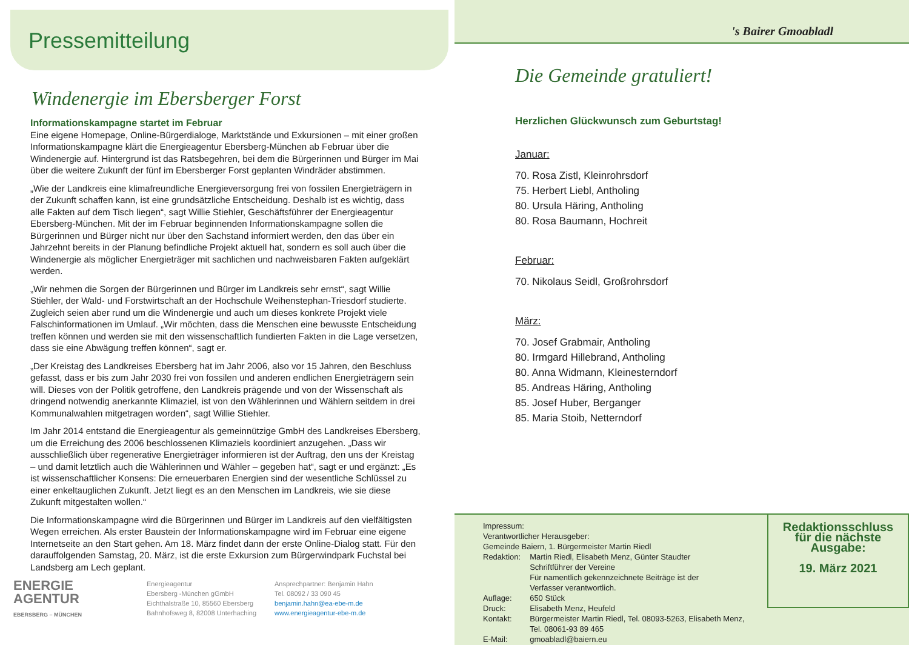Pressemitteilung
Windenergie im Ebersberger Forst
Informationskampagne startet im Februar
Eine eigene Homepage, Online-Bürgerdialoge, Marktstände und Exkursionen – mit einer großen Informationskampagne klärt die Energieagentur Ebersberg-München ab Februar über die Windenergie auf. Hintergrund ist das Ratsbegehren, bei dem die Bürgerinnen und Bürger im Mai über die weitere Zukunft der fünf im Ebersberger Forst geplanten Windräder abstimmen.
„Wie der Landkreis eine klimafreundliche Energieversorgung frei von fossilen Energieträgern in der Zukunft schaffen kann, ist eine grundsätzliche Entscheidung. Deshalb ist es wichtig, dass alle Fakten auf dem Tisch liegen“, sagt Willie Stiehler, Geschäftsführer der Energieagentur Ebersberg-München. Mit der im Februar beginnenden Informationskampagne sollen die Bürgerinnen und Bürger nicht nur über den Sachstand informiert werden, den das über ein Jahrzehnt bereits in der Planung befindliche Projekt aktuell hat, sondern es soll auch über die Windenergie als möglicher Energieträger mit sachlichen und nachweisbaren Fakten aufgeklärt werden.
„Wir nehmen die Sorgen der Bürgerinnen und Bürger im Landkreis sehr ernst“, sagt Willie Stiehler, der Wald- und Forstwirtschaft an der Hochschule Weihenstephan-Triesdorf studierte. Zugleich seien aber rund um die Windenergie und auch um dieses konkrete Projekt viele Falschinformationen im Umlauf. „Wir möchten, dass die Menschen eine bewusste Entscheidung treffen können und werden sie mit den wissenschaftlich fundierten Fakten in die Lage versetzen, dass sie eine Abwägung treffen können“, sagt er.
„Der Kreistag des Landkreises Ebersberg hat im Jahr 2006, also vor 15 Jahren, den Beschluss gefasst, dass er bis zum Jahr 2030 frei von fossilen und anderen endlichen Energieträgern sein will. Dieses von der Politik getroffene, den Landkreis prägende und von der Wissenschaft als dringend notwendig anerkannte Klimaziel, ist von den Wählerinnen und Wählern seitdem in drei Kommunalwahlen mitgetragen worden“, sagt Willie Stiehler.
Im Jahr 2014 entstand die Energieagentur als gemeinnützige GmbH des Landkreises Ebersberg, um die Erreichung des 2006 beschlossenen Klimaziels koordiniert anzugehen. „Dass wir ausschließlich über regenerative Energieträger informieren ist der Auftrag, den uns der Kreistag – und damit letztlich auch die Wählerinnen und Wähler – gegeben hat“, sagt er und ergänzt: „Es ist wissenschaftlicher Konsens: Die erneuerbaren Energien sind der wesentliche Schlüssel zu einer enkeltauglichen Zukunft. Jetzt liegt es an den Menschen im Landkreis, wie sie diese Zukunft mitgestalten wollen.“
Die Informationskampagne wird die Bürgerinnen und Bürger im Landkreis auf den vielfältigsten Wegen erreichen. Als erster Baustein der Informationskampagne wird im Februar eine eigene Internetseite an den Start gehen. Am 18. März findet dann der erste Online-Dialog statt. Für den darauffolgenden Samstag, 20. März, ist die erste Exkursion zum Bürgerwindpark Fuchstal bei Landsberg am Lech geplant.
ENERGIE
AGENTUR
EBERSBERG – MÜNCHEN
Energieagentur
Ebersberg -München gGmbH
Eichthalstraße 10, 85560 Ebersberg
Bahnhofsweg 8, 82008 Unterhaching
Ansprechpartner: Benjamin Hahn
Tel. 08092 / 33 090 45
benjamin.hahn@ea-ebe-m.de
www.energieagentur-ebe-m.de
's Bairer Gmoabladl
Die Gemeinde gratuliert!
Herzlichen Glückwunsch zum Geburtstag!
Januar:
70. Rosa Zistl, Kleinrohrsdorf
75. Herbert Liebl, Antholing
80. Ursula Häring, Antholing
80. Rosa Baumann, Hochreit
Februar:
70. Nikolaus Seidl, Großrohrsdorf
März:
70. Josef Grabmair, Antholing
80. Irmgard Hillebrand, Antholing
80. Anna Widmann, Kleinesterndorf
85. Andreas Häring, Antholing
85. Josef Huber, Berganger
85. Maria Stoib, Netterndorf
Impressum:
Verantwortlicher Herausgeber:
Gemeinde Baiern, 1. Bürgermeister Martin Riedl
| Redaktion: | Martin Riedl, Elisabeth Menz, Günter Staudter Schriftführer der Vereine Für namentlich gekennzeichnete Beiträge ist der Verfasser verantwortlich. |
| Auflage: | 650 Stück |
| Druck: | Elisabeth Menz, Heufeld |
| Kontakt: | Bürgermeister Martin Riedl, Tel. 08093-5263, Elisabeth Menz, Tel. 08061-93 89 465 |
| E-Mail: | gmoabladl@baiern.eu |
Redaktionsschluss
für die nächste
Ausgabe:
19. März 2021